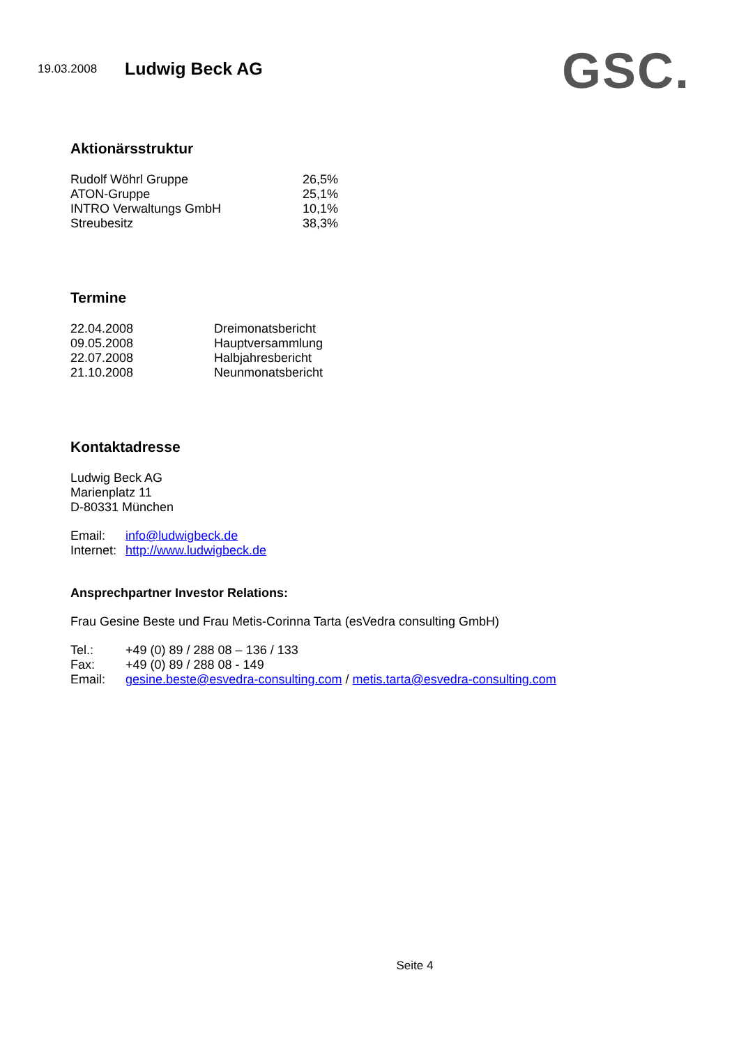19.03.2008 Ludwig Beck AG
GSC.
Aktionärsstruktur
| Rudolf Wöhrl Gruppe | 26,5% |
| ATON-Gruppe | 25,1% |
| INTRO Verwaltungs GmbH | 10,1% |
| Streubesitz | 38,3% |
Termine
| 22.04.2008 | Dreimonatsbericht |
| 09.05.2008 | Hauptversammlung |
| 22.07.2008 | Halbjahresbericht |
| 21.10.2008 | Neunmonatsbericht |
Kontaktadresse
Ludwig Beck AG
Marienplatz 11
D-80331 München
| Email: | info@ludwigbeck.de |
| Internet: | http://www.ludwigbeck.de |
Ansprechpartner Investor Relations:
Frau Gesine Beste und Frau Metis-Corinna Tarta (esVedra consulting GmbH)
| Tel.: | +49 (0) 89 / 288 08 – 136 / 133 |
| Fax: | +49 (0) 89 / 288 08 - 149 |
| Email: | gesine.beste@esvedra-consulting.com / metis.tarta@esvedra-consulting.com |
Seite 4